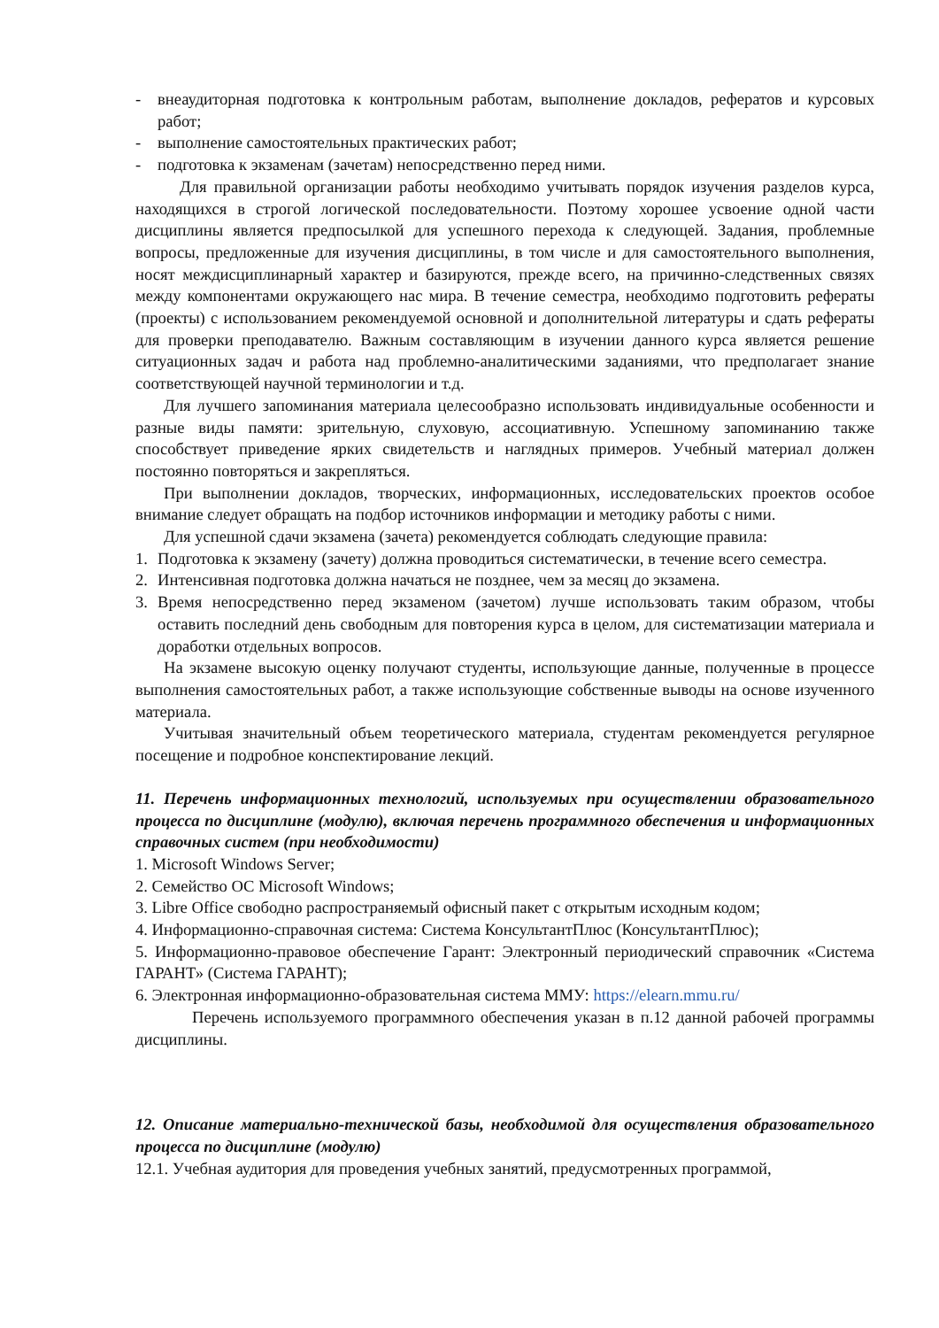- внеаудиторная подготовка к контрольным работам, выполнение докладов, рефератов и курсовых работ;
- выполнение самостоятельных практических работ;
- подготовка к экзаменам (зачетам) непосредственно перед ними.
Для правильной организации работы необходимо учитывать порядок изучения разделов курса, находящихся в строгой логической последовательности. Поэтому хорошее усвоение одной части дисциплины является предпосылкой для успешного перехода к следующей. Задания, проблемные вопросы, предложенные для изучения дисциплины, в том числе и для самостоятельного выполнения, носят междисциплинарный характер и базируются, прежде всего, на причинно-следственных связях между компонентами окружающего нас мира. В течение семестра, необходимо подготовить рефераты (проекты) с использованием рекомендуемой основной и дополнительной литературы и сдать рефераты для проверки преподавателю. Важным составляющим в изучении данного курса является решение ситуационных задач и работа над проблемно-аналитическими заданиями, что предполагает знание соответствующей научной терминологии и т.д.
Для лучшего запоминания материала целесообразно использовать индивидуальные особенности и разные виды памяти: зрительную, слуховую, ассоциативную. Успешному запоминанию также способствует приведение ярких свидетельств и наглядных примеров. Учебный материал должен постоянно повторяться и закрепляться.
При выполнении докладов, творческих, информационных, исследовательских проектов особое внимание следует обращать на подбор источников информации и методику работы с ними.
Для успешной сдачи экзамена (зачета) рекомендуется соблюдать следующие правила:
1. Подготовка к экзамену (зачету) должна проводиться систематически, в течение всего семестра.
2. Интенсивная подготовка должна начаться не позднее, чем за месяц до экзамена.
3. Время непосредственно перед экзаменом (зачетом) лучше использовать таким образом, чтобы оставить последний день свободным для повторения курса в целом, для систематизации материала и доработки отдельных вопросов.
На экзамене высокую оценку получают студенты, использующие данные, полученные в процессе выполнения самостоятельных работ, а также использующие собственные выводы на основе изученного материала.
Учитывая значительный объем теоретического материала, студентам рекомендуется регулярное посещение и подробное конспектирование лекций.
11. Перечень информационных технологий, используемых при осуществлении образовательного процесса по дисциплине (модулю), включая перечень программного обеспечения и информационных справочных систем (при необходимости)
1. Microsoft Windows Server;
2. Семейство ОС Microsoft Windows;
3. Libre Office свободно распространяемый офисный пакет с открытым исходным кодом;
4. Информационно-справочная система: Система КонсультантПлюс (КонсультантПлюс);
5. Информационно-правовое обеспечение Гарант: Электронный периодический справочник «Система ГАРАНТ» (Система ГАРАНТ);
6. Электронная информационно-образовательная система ММУ: https://elearn.mmu.ru/
Перечень используемого программного обеспечения указан в п.12 данной рабочей программы дисциплины.
12. Описание материально-технической базы, необходимой для осуществления образовательного процесса по дисциплине (модулю)
12.1. Учебная аудитория для проведения учебных занятий, предусмотренных программой,